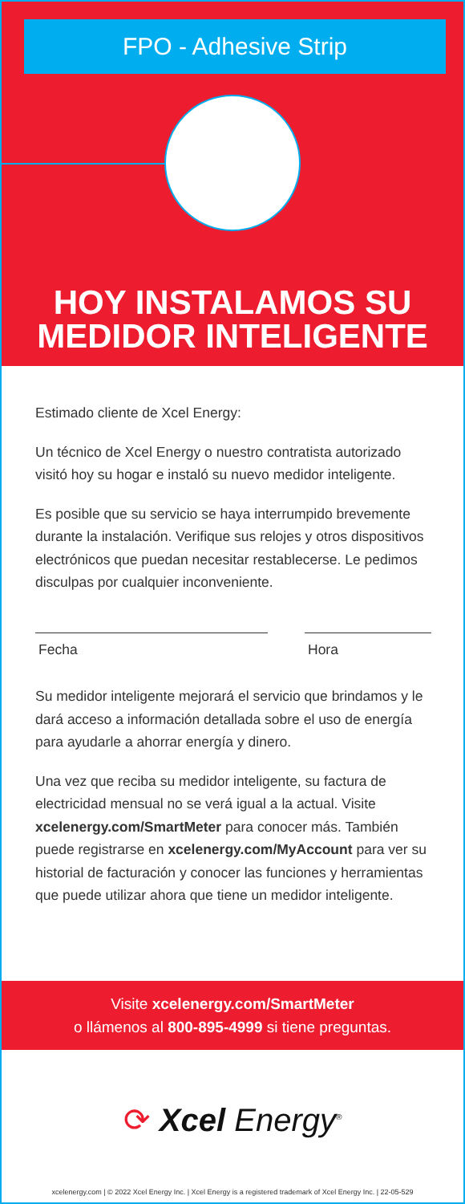FPO - Adhesive Strip
HOY INSTALAMOS SU
MEDIDOR INTELIGENTE
Estimado cliente de Xcel Energy:
Un técnico de Xcel Energy o nuestro contratista autorizado visitó hoy su hogar e instaló su nuevo medidor inteligente.
Es posible que su servicio se haya interrumpido brevemente durante la instalación. Verifique sus relojes y otros dispositivos electrónicos que puedan necesitar restablecerse. Le pedimos disculpas por cualquier inconveniente.
Fecha Hora
Su medidor inteligente mejorará el servicio que brindamos y le dará acceso a información detallada sobre el uso de energía para ayudarle a ahorrar energía y dinero.
Una vez que reciba su medidor inteligente, su factura de electricidad mensual no se verá igual a la actual. Visite xcelenergy.com/SmartMeter para conocer más. También puede registrarse en xcelenergy.com/MyAccount para ver su historial de facturación y conocer las funciones y herramientas que puede utilizar ahora que tiene un medidor inteligente.
Visite xcelenergy.com/SmartMeter
o llámenos al 800-895-4999 si tiene preguntas.
⟳ Xcel Energy<sup>®</sup>
xcelenergy.com | © 2022 Xcel Energy Inc. | Xcel Energy is a registered trademark of Xcel Energy Inc. | 22-05-529